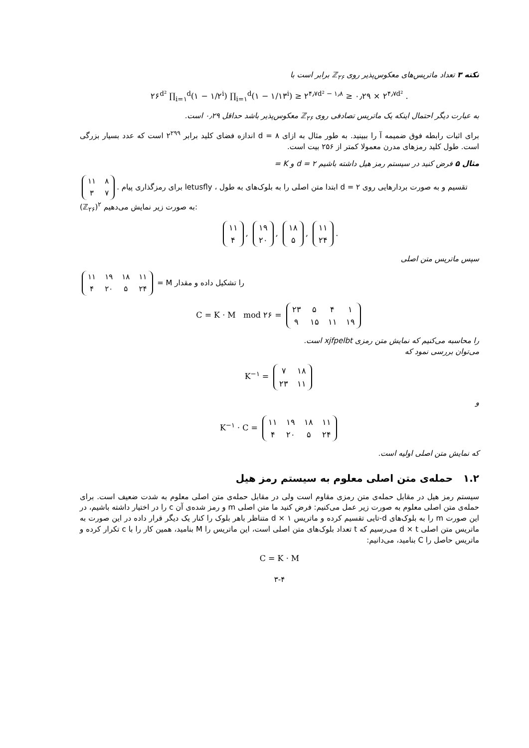نکته ۳ تعداد ماتریس‌های معکوس‌پذیر روی ℤ<sub>۲۶</sub> برابر است با
۲۶<sup>d²</sup> ∏<sub>i=۱</sub><sup>d</sup>(۱ − ۱/۲<sup>i</sup>) ∏<sub>i=۱</sub><sup>d</sup>(۱ − ۱/۱۳<sup>i</sup>) ≥ ۲<sup>۴٫۷d² − ۱٫۸</sup> ≥ ۰٫۲۹ × ۲<sup>۴٫۷d²</sup> .
به عبارت دیگر احتمال اینکه یک ماتریس تصادفی روی ℤ<sub>۲۶</sub> معکوس‌پذیر باشد حداقل ۰٫۲۹ است.
برای اثبات رابطه فوق ضمیمه آ را ببینید. به طور مثال به ازای d = ۸ اندازه فضای کلید برابر ۲<sup>۲۹۹</sup> است که عدد بسیار بزرگی است. طول کلید رمزهای مدرن معمولا کمتر از ۲۵۶ بیت است.
مثال ۵ فرض کنید در سیستم رمز هیل داشته باشیم d = ۲ و K =
| ۱۱ | ۸ |
| ۳ | ۷ |
. برای رمزگذاری پیام letusfly ، ابتدا متن اصلی را به بلوک‌های به طول d = ۲ تقسیم و به صورت بردارهایی روی (ℤ<sub>۲۶</sub>)<sup>۲</sup> به صورت زیر نمایش می‌دهیم:
| ۱۱ |
| ۴ |
,
| ۱۹ |
| ۲۰ |
,
| ۱۸ |
| ۵ |
,
| ۱۱ |
| ۲۴ |
.
سپس ماتریس متن اصلی
| ۱۱ | ۱۹ | ۱۸ | ۱۱ |
| ۴ | ۲۰ | ۵ | ۲۴ |
= M را تشکیل داده و مقدار
C = K · M mod ۲۶ =
| ۲۳ | ۵ | ۴ | ۱ |
| ۹ | ۱۵ | ۱۱ | ۱۹ |
را محاسبه می‌کنیم که نمایش متن رمزی xjfpelbt است.
می‌توان بررسی نمود که
K<sup>−۱</sup> =
| ۷ | ۱۸ |
| ۲۳ | ۱۱ |
و
K<sup>−۱</sup> · C =
| ۱۱ | ۱۹ | ۱۸ | ۱۱ |
| ۴ | ۲۰ | ۵ | ۲۴ |
که نمایش متن اصلی اولیه است.
۱.۲ حمله‌ی متن اصلی معلوم به سیستم رمز هیل
سیستم رمز هیل در مقابل حمله‌ی متن رمزی مقاوم است ولی در مقابل حمله‌ی متن اصلی معلوم به شدت ضعیف است. برای حمله‌ی متن اصلی معلوم به صورت زیر عمل می‌کنیم: فرض کنید ما متن اصلی m و رمز شده‌ی آن c را در اختیار داشته باشیم، در این صورت m را به بلوک‌های d-تایی تقسیم کرده و ماتریس d × ۱ متناظر باهر بلوک را کنار یک دیگر قرار داده در این صورت به ماتریس متن اصلی d × t می‌رسیم که t تعداد بلوک‌های متن اصلی است، این ماتریس را M بنامید، همین کار را با c تکرار کرده و ماتریس حاصل را C بنامید، می‌دانیم:
C = K · M
۳-۴